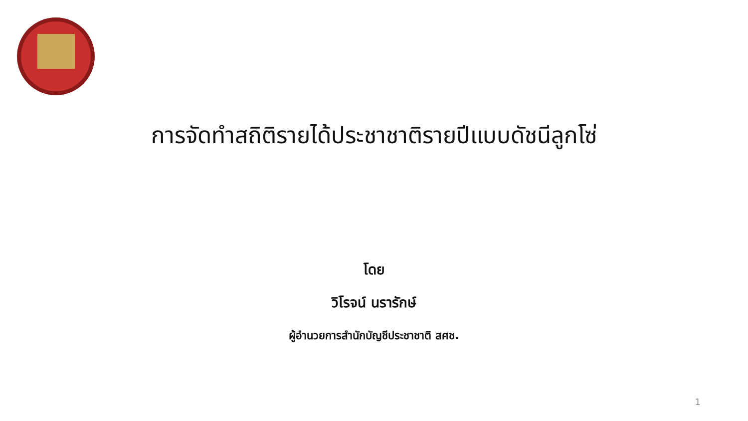การจัดทำสถิติรายได้ประชาชาติรายปีแบบดัชนีลูกโซ่
โดย
วิโรจน์ นรารักษ์
ผู้อำนวยการสำนักบัญชีประชาชาติ สศช.
1